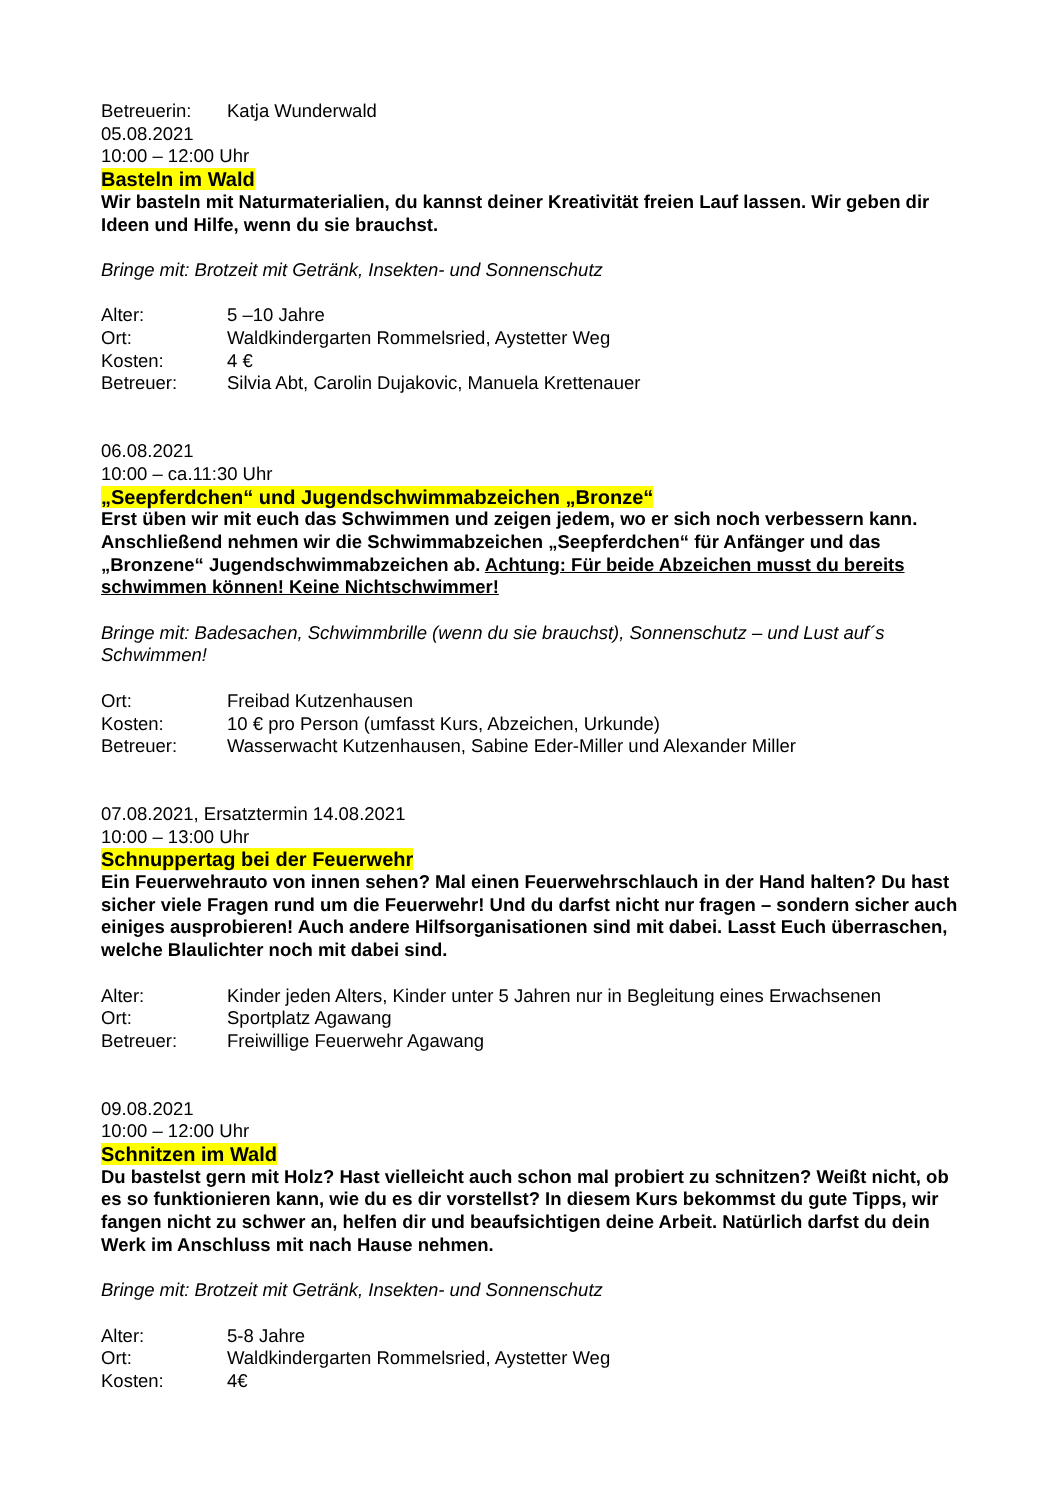Betreuerin: Katja Wunderwald
05.08.2021
10:00 – 12:00 Uhr
Basteln im Wald
Wir basteln mit Naturmaterialien, du kannst deiner Kreativität freien Lauf lassen. Wir geben dir Ideen und Hilfe, wenn du sie brauchst.
Bringe mit: Brotzeit mit Getränk, Insekten- und Sonnenschutz
Alter: 5 –10 Jahre
Ort: Waldkindergarten Rommelsried, Aystetter Weg
Kosten: 4 €
Betreuer: Silvia Abt, Carolin Dujakovic, Manuela Krettenauer
06.08.2021
10:00 – ca.11:30 Uhr
„Seepferdchen“ und Jugendschwimmabzeichen „Bronze“
Erst üben wir mit euch das Schwimmen und zeigen jedem, wo er sich noch verbessern kann. Anschließend nehmen wir die Schwimmabzeichen „Seepferdchen“ für Anfänger und das „Bronzene“ Jugendschwimmabzeichen ab. Achtung: Für beide Abzeichen musst du bereits schwimmen können! Keine Nichtschwimmer!
Bringe mit: Badesachen, Schwimmbrille (wenn du sie brauchst), Sonnenschutz – und Lust auf´s Schwimmen!
Ort: Freibad Kutzenhausen
Kosten: 10 € pro Person (umfasst Kurs, Abzeichen, Urkunde)
Betreuer: Wasserwacht Kutzenhausen, Sabine Eder-Miller und Alexander Miller
07.08.2021, Ersatztermin 14.08.2021
10:00 – 13:00 Uhr
Schnuppertag bei der Feuerwehr
Ein Feuerwehrauto von innen sehen? Mal einen Feuerwehrschlauch in der Hand halten? Du hast sicher viele Fragen rund um die Feuerwehr! Und du darfst nicht nur fragen – sondern sicher auch einiges ausprobieren! Auch andere Hilfsorganisationen sind mit dabei. Lasst Euch überraschen, welche Blaulichter noch mit dabei sind.
Alter: Kinder jeden Alters, Kinder unter 5 Jahren nur in Begleitung eines Erwachsenen
Ort: Sportplatz Agawang
Betreuer: Freiwillige Feuerwehr Agawang
09.08.2021
10:00 – 12:00 Uhr
Schnitzen im Wald
Du bastelst gern mit Holz? Hast vielleicht auch schon mal probiert zu schnitzen? Weißt nicht, ob es so funktionieren kann, wie du es dir vorstellst? In diesem Kurs bekommst du gute Tipps, wir fangen nicht zu schwer an, helfen dir und beaufsichtigen deine Arbeit. Natürlich darfst du dein Werk im Anschluss mit nach Hause nehmen.
Bringe mit: Brotzeit mit Getränk, Insekten- und Sonnenschutz
Alter: 5-8 Jahre
Ort: Waldkindergarten Rommelsried, Aystetter Weg
Kosten: 4€